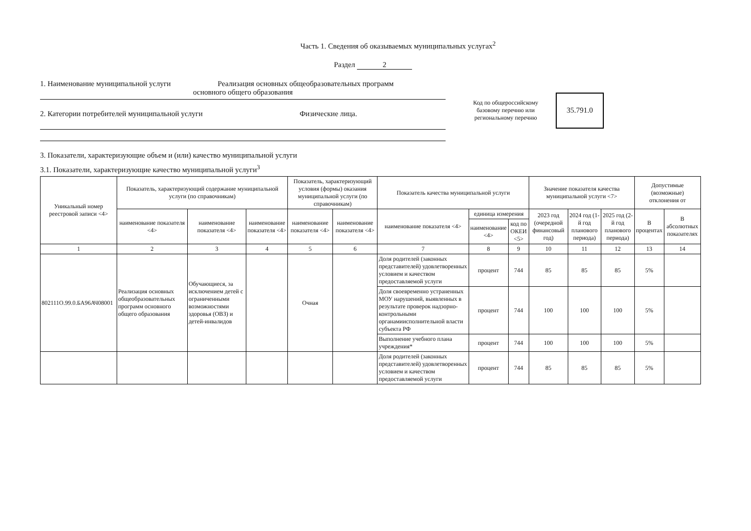Часть 1. Сведения об оказываемых муниципальных услугах<sup>2</sup>
Раздел 2
1. Наименование муниципальной услуги Реализация основных общеобразовательных программ
основного общего образования
2. Категории потребителей муниципальной услуги Физические лица.
Код по общероссийскому базовому перечню или региональному перечню
35.791.0
3. Показатели, характеризующие объем и (или) качество муниципальной услуги
3.1. Показатели, характеризующие качество муниципальной услуги<sup>3</sup>
| Уникальный номер реестровой записи <4> | Показатель, характеризующий содержание муниципальной услуги (по справочникам) | | | Показатель, характеризующий условия (формы) оказания муниципальной услуги (по справочникам) | | Показатель качества муниципальной услуги | | | Значение показателя качества муниципальной услуги <7> | | | Допустимые (возможные) отклонения от | |
| --- | --- | --- | --- | --- | --- | --- | --- | --- | --- | --- | --- | --- | --- |
| | наименование показателя <4> | наименование показателя <4> | наименование показателя <4> | наименование показателя <4> | наименование показателя <4> | наименование показателя <4> | единица измерения | | 2023 год (очередной финансовый год) | 2024 год (1-й год планового периода) | 2025 год (2-й год планового периода) | В процентах | В абсолютных показателях |
| | | | | | | | наименование <4> | код по ОКЕИ <5> | | | | | |
| 1 | 2 | 3 | 4 | 5 | 6 | 7 | 8 | 9 | 10 | 11 | 12 | 13 | 14 |
| 802111О.99.0.БА96АЧ08001 | Реализация основных общеобразовательных программ основного общего образования | Обучающиеся, за исключением детей с ограниченными возможностями здоровья (ОВЗ) и детей-инвалидов | | Очная | | Доля родителей (законных представителей) удовлетворенных условием и качеством предоставляемой услуги | процент | 744 | 85 | 85 | 85 | 5% | |
| | | | | | | Доля своевременно устраненных МОУ нарушений, выявленных в результате проверок надзорно-контрольными органамиисполнительной власти субъекта РФ | процент | 744 | 100 | 100 | 100 | 5% | |
| | | | | | | Выполнение учебного плана учреждения* | процент | 744 | 100 | 100 | 100 | 5% | |
| | | | | | | Доля родителей (законных представителей) удовлетворенных условием и качеством предоставляемой услуги | процент | 744 | 85 | 85 | 85 | 5% | |